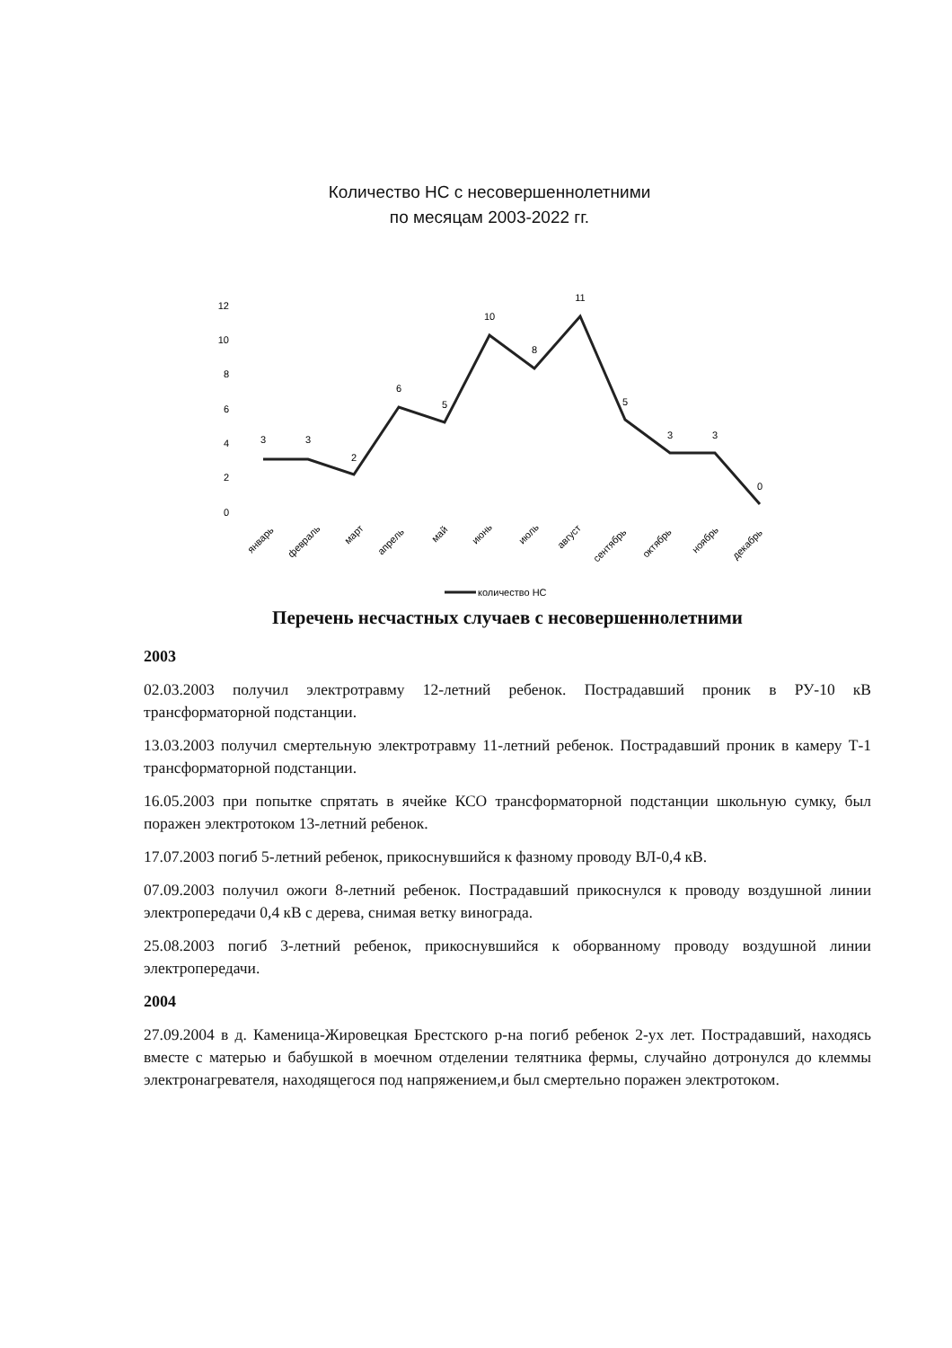Количество НС с несовершеннолетними
по месяцам 2003-2022 гг.
12
10
8
6
4
2
0
3
3
2
6
5
10
8
11
5
3
3
0
январь
февраль
март
апрель
май
июнь
июль
август
сентябрь
октябрь
ноябрь
декабрь
количество НС
Перечень несчастных случаев с несовершеннолетними
2003
02.03.2003 получил электротравму 12-летний ребенок. Пострадавший проник в РУ-10 кВ трансформаторной подстанции.
13.03.2003 получил смертельную электротравму 11-летний ребенок. Пострадавший проник в камеру Т-1 трансформаторной подстанции.
16.05.2003 при попытке спрятать в ячейке КСО трансформаторной подстанции школьную сумку, был поражен электротоком 13-летний ребенок.
17.07.2003 погиб 5-летний ребенок, прикоснувшийся к фазному проводу ВЛ-0,4 кВ.
07.09.2003 получил ожоги 8-летний ребенок. Пострадавший прикоснулся к проводу воздушной линии электропередачи 0,4 кВ с дерева, снимая ветку винограда.
25.08.2003 погиб 3-летний ребенок, прикоснувшийся к оборванному проводу воздушной линии электропередачи.
2004
27.09.2004 в д. Каменица-Жировецкая Брестского р-на погиб ребенок 2-ух лет. Пострадавший, находясь вместе с матерью и бабушкой в моечном отделении телятника фермы, случайно дотронулся до клеммы электронагревателя, находящегося под напряжением,и был смертельно поражен электротоком.